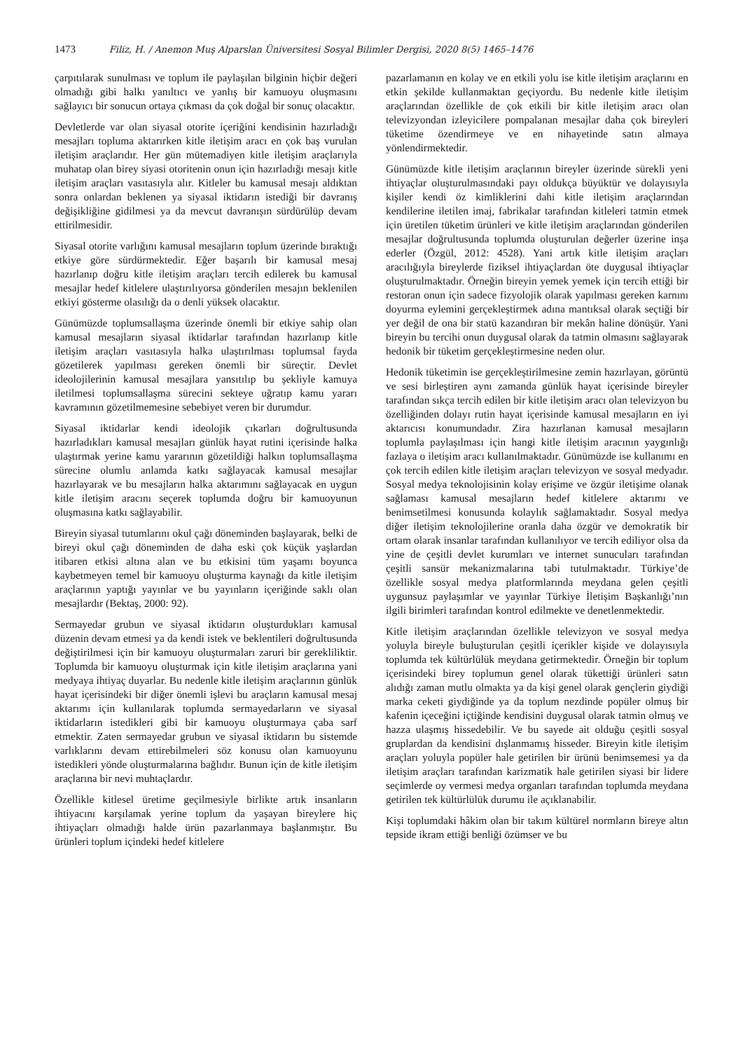1473 Filiz, H. / Anemon Muş Alparslan Üniversitesi Sosyal Bilimler Dergisi, 2020 8(5) 1465–1476
çarpıtılarak sunulması ve toplum ile paylaşılan bilginin hiçbir değeri olmadığı gibi halkı yanıltıcı ve yanlış bir kamuoyu oluşmasını sağlayıcı bir sonucun ortaya çıkması da çok doğal bir sonuç olacaktır.
Devletlerde var olan siyasal otorite içeriğini kendisinin hazırladığı mesajları topluma aktarırken kitle iletişim aracı en çok baş vurulan iletişim araçlarıdır. Her gün mütemadiyen kitle iletişim araçlarıyla muhatap olan birey siyasi otoritenin onun için hazırladığı mesajı kitle iletişim araçları vasıtasıyla alır. Kitleler bu kamusal mesajı aldıktan sonra onlardan beklenen ya siyasal iktidarın istediği bir davranış değişikliğine gidilmesi ya da mevcut davranışın sürdürülüp devam ettirilmesidir.
Siyasal otorite varlığını kamusal mesajların toplum üzerinde bıraktığı etkiye göre sürdürmektedir. Eğer başarılı bir kamusal mesaj hazırlanıp doğru kitle iletişim araçları tercih edilerek bu kamusal mesajlar hedef kitlelere ulaştırılıyorsa gönderilen mesajın beklenilen etkiyi gösterme olasılığı da o denli yüksek olacaktır.
Günümüzde toplumsallaşma üzerinde önemli bir etkiye sahip olan kamusal mesajların siyasal iktidarlar tarafından hazırlanıp kitle iletişim araçları vasıtasıyla halka ulaştırılması toplumsal fayda gözetilerek yapılması gereken önemli bir süreçtir. Devlet ideolojilerinin kamusal mesajlara yansıtılıp bu şekliyle kamuya iletilmesi toplumsallaşma sürecini sekteye uğratıp kamu yararı kavramının gözetilmemesine sebebiyet veren bir durumdur.
Siyasal iktidarlar kendi ideolojik çıkarları doğrultusunda hazırladıkları kamusal mesajları günlük hayat rutini içerisinde halka ulaştırmak yerine kamu yararının gözetildiği halkın toplumsallaşma sürecine olumlu anlamda katkı sağlayacak kamusal mesajlar hazırlayarak ve bu mesajların halka aktarımını sağlayacak en uygun kitle iletişim aracını seçerek toplumda doğru bir kamuoyunun oluşmasına katkı sağlayabilir.
Bireyin siyasal tutumlarını okul çağı döneminden başlayarak, belki de bireyi okul çağı döneminden de daha eski çok küçük yaşlardan itibaren etkisi altına alan ve bu etkisini tüm yaşamı boyunca kaybetmeyen temel bir kamuoyu oluşturma kaynağı da kitle iletişim araçlarının yaptığı yayınlar ve bu yayınların içeriğinde saklı olan mesajlardır (Bektaş, 2000: 92).
Sermayedar grubun ve siyasal iktidarın oluşturdukları kamusal düzenin devam etmesi ya da kendi istek ve beklentileri doğrultusunda değiştirilmesi için bir kamuoyu oluşturmaları zaruri bir gerekliliktir. Toplumda bir kamuoyu oluşturmak için kitle iletişim araçlarına yani medyaya ihtiyaç duyarlar. Bu nedenle kitle iletişim araçlarının günlük hayat içerisindeki bir diğer önemli işlevi bu araçların kamusal mesaj aktarımı için kullanılarak toplumda sermayedarların ve siyasal iktidarların istedikleri gibi bir kamuoyu oluşturmaya çaba sarf etmektir. Zaten sermayedar grubun ve siyasal iktidarın bu sistemde varlıklarını devam ettirebilmeleri söz konusu olan kamuoyunu istedikleri yönde oluşturmalarına bağlıdır. Bunun için de kitle iletişim araçlarına bir nevi muhtaçlardır.
Özellikle kitlesel üretime geçilmesiyle birlikte artık insanların ihtiyacını karşılamak yerine toplum da yaşayan bireylere hiç ihtiyaçları olmadığı halde ürün pazarlanmaya başlanmıştır. Bu ürünleri toplum içindeki hedef kitlelere
pazarlamanın en kolay ve en etkili yolu ise kitle iletişim araçlarını en etkin şekilde kullanmaktan geçiyordu. Bu nedenle kitle iletişim araçlarından özellikle de çok etkili bir kitle iletişim aracı olan televizyondan izleyicilere pompalanan mesajlar daha çok bireyleri tüketime özendirmeye ve en nihayetinde satın almaya yönlendirmektedir.
Günümüzde kitle iletişim araçlarının bireyler üzerinde sürekli yeni ihtiyaçlar oluşturulmasındaki payı oldukça büyüktür ve dolayısıyla kişiler kendi öz kimliklerini dahi kitle iletişim araçlarından kendilerine iletilen imaj, fabrikalar tarafından kitleleri tatmin etmek için üretilen tüketim ürünleri ve kitle iletişim araçlarından gönderilen mesajlar doğrultusunda toplumda oluşturulan değerler üzerine inşa ederler (Özgül, 2012: 4528). Yani artık kitle iletişim araçları aracılığıyla bireylerde fiziksel ihtiyaçlardan öte duygusal ihtiyaçlar oluşturulmaktadır. Örneğin bireyin yemek yemek için tercih ettiği bir restoran onun için sadece fizyolojik olarak yapılması gereken karnını doyurma eylemini gerçekleştirmek adına mantıksal olarak seçtiği bir yer değil de ona bir statü kazandıran bir mekân haline dönüşür. Yani bireyin bu tercihi onun duygusal olarak da tatmin olmasını sağlayarak hedonik bir tüketim gerçekleştirmesine neden olur.
Hedonik tüketimin ise gerçekleştirilmesine zemin hazırlayan, görüntü ve sesi birleştiren aynı zamanda günlük hayat içerisinde bireyler tarafından sıkça tercih edilen bir kitle iletişim aracı olan televizyon bu özelliğinden dolayı rutin hayat içerisinde kamusal mesajların en iyi aktarıcısı konumundadır. Zira hazırlanan kamusal mesajların toplumla paylaşılması için hangi kitle iletişim aracının yaygınlığı fazlaya o iletişim aracı kullanılmaktadır. Günümüzde ise kullanımı en çok tercih edilen kitle iletişim araçları televizyon ve sosyal medyadır. Sosyal medya teknolojisinin kolay erişime ve özgür iletişime olanak sağlaması kamusal mesajların hedef kitlelere aktarımı ve benimsetilmesi konusunda kolaylık sağlamaktadır. Sosyal medya diğer iletişim teknolojilerine oranla daha özgür ve demokratik bir ortam olarak insanlar tarafından kullanılıyor ve tercih ediliyor olsa da yine de çeşitli devlet kurumları ve internet sunucuları tarafından çeşitli sansür mekanizmalarına tabi tutulmaktadır. Türkiye’de özellikle sosyal medya platformlarında meydana gelen çeşitli uygunsuz paylaşımlar ve yayınlar Türkiye İletişim Başkanlığı’nın ilgili birimleri tarafından kontrol edilmekte ve denetlenmektedir.
Kitle iletişim araçlarından özellikle televizyon ve sosyal medya yoluyla bireyle buluşturulan çeşitli içerikler kişide ve dolayısıyla toplumda tek kültürlülük meydana getirmektedir. Örneğin bir toplum içerisindeki birey toplumun genel olarak tükettiği ürünleri satın alıdığı zaman mutlu olmakta ya da kişi genel olarak gençlerin giydiği marka ceketi giydiğinde ya da toplum nezdinde popüler olmuş bir kafenin içeceğini içtiğinde kendisini duygusal olarak tatmin olmuş ve hazza ulaşmış hissedebilir. Ve bu sayede ait olduğu çeşitli sosyal gruplardan da kendisini dışlanmamış hisseder. Bireyin kitle iletişim araçları yoluyla popüler hale getirilen bir ürünü benimsemesi ya da iletişim araçları tarafından karizmatik hale getirilen siyasi bir lidere seçimlerde oy vermesi medya organları tarafından toplumda meydana getirilen tek kültürlülük durumu ile açıklanabilir.
Kişi toplumdaki hâkim olan bir takım kültürel normların bireye altın tepside ikram ettiği benliği özümser ve bu